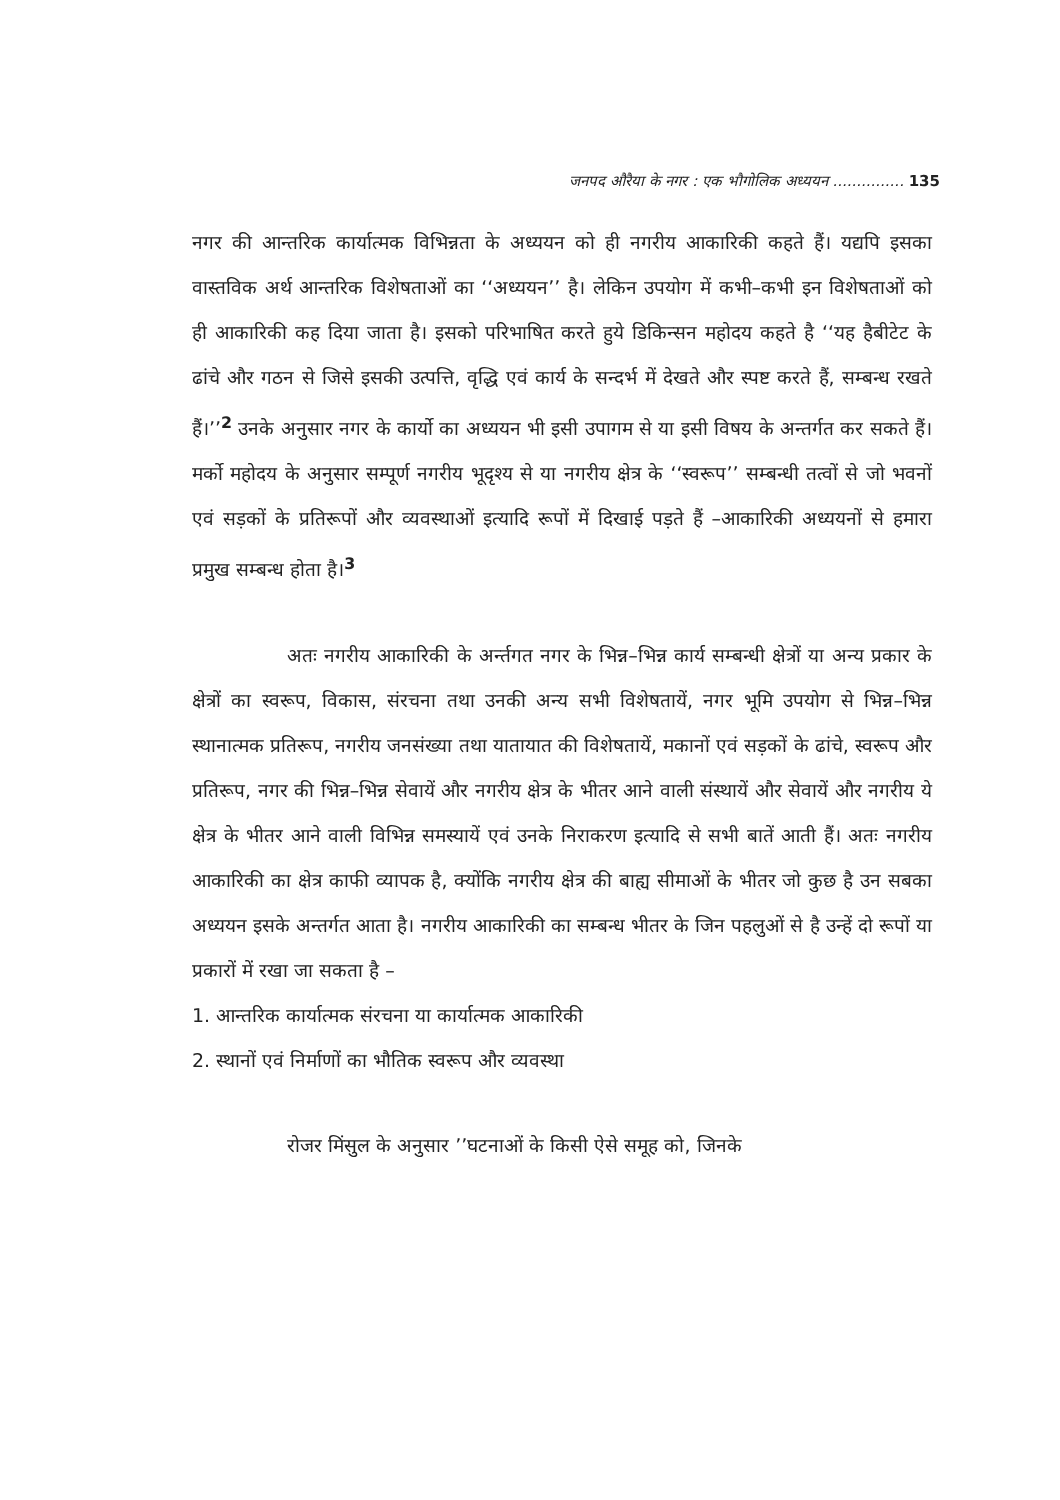जनपद औरैया के नगर : एक भौगोलिक अध्ययन ............... 135
नगर की आन्तरिक कार्यात्मक विभिन्नता के अध्ययन को ही नगरीय आकारिकी कहते हैं। यद्यपि इसका वास्तविक अर्थ आन्तरिक विशेषताओं का ‘‘अध्ययन’’ है। लेकिन उपयोग में कभी–कभी इन विशेषताओं को ही आकारिकी कह दिया जाता है। इसको परिभाषित करते हुये डिकिन्सन महोदय कहते है ‘‘यह हैबीटेट के ढांचे और गठन से जिसे इसकी उत्पत्ति, वृद्धि एवं कार्य के सन्दर्भ में देखते और स्पष्ट करते हैं, सम्बन्ध रखते हैं।’’<sup>2</sup> उनके अनुसार नगर के कार्यो का अध्ययन भी इसी उपागम से या इसी विषय के अन्तर्गत कर सकते हैं। मर्को महोदय के अनुसार सम्पूर्ण नगरीय भूदृश्य से या नगरीय क्षेत्र के ‘‘स्वरूप’’ सम्बन्धी तत्वों से जो भवनों एवं सड़कों के प्रतिरूपों और व्यवस्थाओं इत्यादि रूपों में दिखाई पड़ते हैं –आकारिकी अध्ययनों से हमारा प्रमुख सम्बन्ध होता है।<sup>3</sup>
अतः नगरीय आकारिकी के अर्न्तगत नगर के भिन्न–भिन्न कार्य सम्बन्धी क्षेत्रों या अन्य प्रकार के क्षेत्रों का स्वरूप, विकास, संरचना तथा उनकी अन्य सभी विशेषतायें, नगर भूमि उपयोग से भिन्न–भिन्न स्थानात्मक प्रतिरूप, नगरीय जनसंख्या तथा यातायात की विशेषतायें, मकानों एवं सड़कों के ढांचे, स्वरूप और प्रतिरूप, नगर की भिन्न–भिन्न सेवायें और नगरीय क्षेत्र के भीतर आने वाली संस्थायें और सेवायें और नगरीय ये क्षेत्र के भीतर आने वाली विभिन्न समस्यायें एवं उनके निराकरण इत्यादि से सभी बातें आती हैं। अतः नगरीय आकारिकी का क्षेत्र काफी व्यापक है, क्योंकि नगरीय क्षेत्र की बाह्य सीमाओं के भीतर जो कुछ है उन सबका अध्ययन इसके अन्तर्गत आता है। नगरीय आकारिकी का सम्बन्ध भीतर के जिन पहलुओं से है उन्हें दो रूपों या प्रकारों में रखा जा सकता है –
1. आन्तरिक कार्यात्मक संरचना या कार्यात्मक आकारिकी
2. स्थानों एवं निर्माणों का भौतिक स्वरूप और व्यवस्था
रोजर मिंसुल के अनुसार ’’घटनाओं के किसी ऐसे समूह को, जिनके